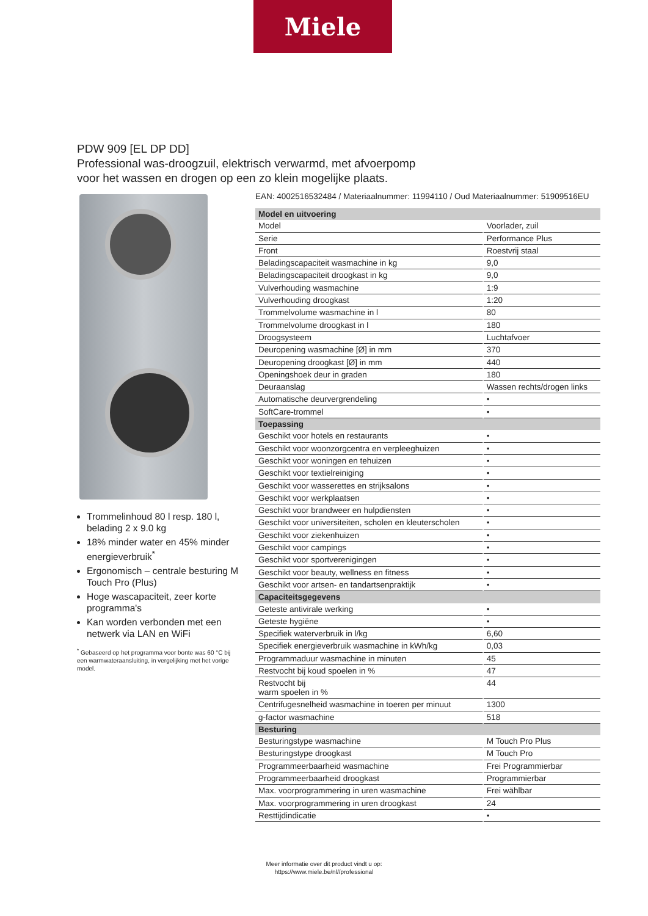Miele
PDW 909 [EL DP DD]
Professional was-droogzuil, elektrisch verwarmd, met afvoerpomp
voor het wassen en drogen op een zo klein mogelijke plaats.
Trommelinhoud 80 l resp. 180 l, belading 2 x 9.0 kg
18% minder water en 45% minder energieverbruik<sup>*</sup>
Ergonomisch – centrale besturing M Touch Pro (Plus)
Hoge wascapaciteit, zeer korte programma's
Kan worden verbonden met een netwerk via LAN en WiFi
<sup>*</sup> Gebaseerd op het programma voor bonte was 60 °C bij een warmwateraansluiting, in vergelijking met het vorige model.
EAN: 4002516532484 / Materiaalnummer: 11994110 / Oud Materiaalnummer: 51909516EU
| Model en uitvoering | |
| --- | --- |
| Model | Voorlader, zuil |
| Serie | Performance Plus |
| Front | Roestvrij staal |
| Beladingscapaciteit wasmachine in kg | 9,0 |
| Beladingscapaciteit droogkast in kg | 9,0 |
| Vulverhouding wasmachine | 1:9 |
| Vulverhouding droogkast | 1:20 |
| Trommelvolume wasmachine in l | 80 |
| Trommelvolume droogkast in l | 180 |
| Droogsysteem | Luchtafvoer |
| Deuropening wasmachine [Ø] in mm | 370 |
| Deuropening droogkast [Ø] in mm | 440 |
| Openingshoek deur in graden | 180 |
| Deuraanslag | Wassen rechts/drogen links |
| Automatische deurvergrendeling | • |
| SoftCare-trommel | • |
| Toepassing | |
| Geschikt voor hotels en restaurants | • |
| Geschikt voor woonzorgcentra en verpleeghuizen | • |
| Geschikt voor woningen en tehuizen | • |
| Geschikt voor textielreiniging | • |
| Geschikt voor wasserettes en strijksalons | • |
| Geschikt voor werkplaatsen | • |
| Geschikt voor brandweer en hulpdiensten | • |
| Geschikt voor universiteiten, scholen en kleuterscholen | • |
| Geschikt voor ziekenhuizen | • |
| Geschikt voor campings | • |
| Geschikt voor sportverenigingen | • |
| Geschikt voor beauty, wellness en fitness | • |
| Geschikt voor artsen- en tandartsenpraktijk | • |
| Capaciteitsgegevens | |
| Geteste antivirale werking | • |
| Geteste hygiëne | • |
| Specifiek waterverbruik in l/kg | 6,60 |
| Specifiek energieverbruik wasmachine in kWh/kg | 0,03 |
| Programmaduur wasmachine in minuten | 45 |
| Restvocht bij koud spoelen in % | 47 |
| Restvocht bij warm spoelen in % | 44 |
| Centrifugesnelheid wasmachine in toeren per minuut | 1300 |
| g-factor wasmachine | 518 |
| Besturing | |
| Besturingstype wasmachine | M Touch Pro Plus |
| Besturingstype droogkast | M Touch Pro |
| Programmeerbaarheid wasmachine | Frei Programmierbar |
| Programmeerbaarheid droogkast | Programmierbar |
| Max. voorprogrammering in uren wasmachine | Frei wählbar |
| Max. voorprogrammering in uren droogkast | 24 |
| Resttijdindicatie | • |
Meer informatie over dit product vindt u op:
https://www.miele.be/nl//professional